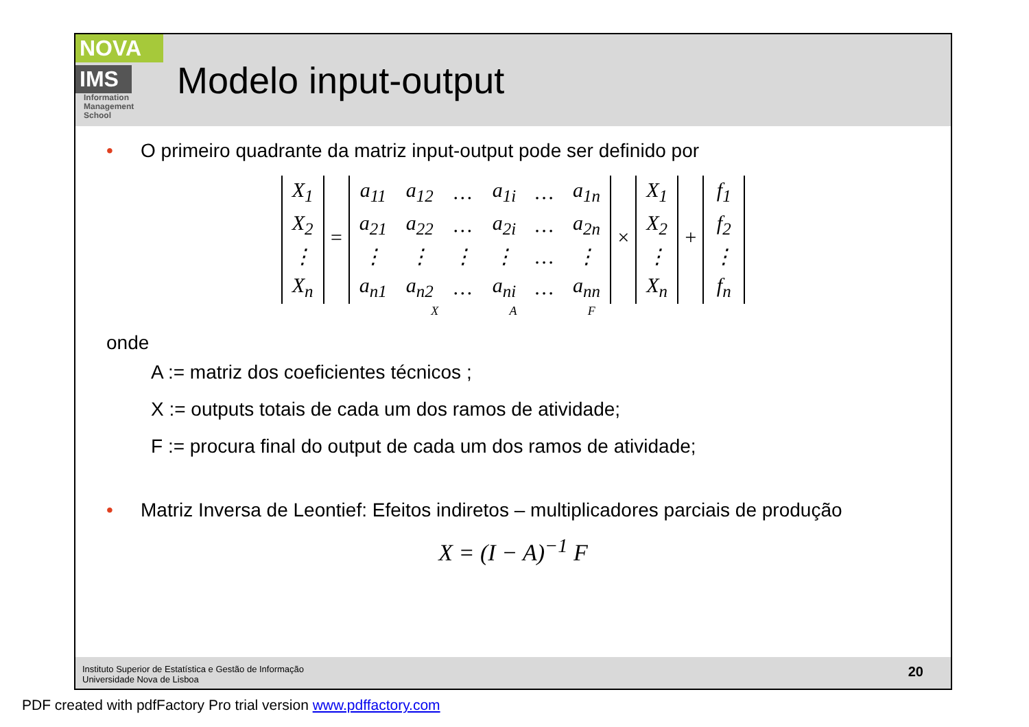NOVA
IMS
Information
Management
School
Modelo input-output
• O primeiro quadrante da matriz input-output pode ser definido por
| X<sub>1</sub> |
| X<sub>2</sub> |
| ⋮ |
| X<sub>n</sub> |
=
| a<sub>11</sub> | a<sub>12</sub> | … | a<sub>1i</sub> | … | a<sub>1n</sub> |
| a<sub>21</sub> | a<sub>22</sub> | … | a<sub>2i</sub> | … | a<sub>2n</sub> |
| ⋮ | ⋮ | ⋮ | ⋮ | … | ⋮ |
| a<sub>n1</sub> | a<sub>n2</sub> | … | a<sub>ni</sub> | … | a<sub>nn</sub> |
×
| X<sub>1</sub> |
| X<sub>2</sub> |
| ⋮ |
| X<sub>n</sub> |
+
| f<sub>1</sub> |
| f<sub>2</sub> |
| ⋮ |
| f<sub>n</sub> |
X A F
onde
A := matriz dos coeficientes técnicos ;
X := outputs totais de cada um dos ramos de atividade;
F := procura final do output de cada um dos ramos de atividade;
• Matriz Inversa de Leontief: Efeitos indiretos – multiplicadores parciais de produção
X = (I − A)<sup>−1</sup> F
Instituto Superior de Estatística e Gestão de Informação
Universidade Nova de Lisboa
20
PDF created with pdfFactory Pro trial version www.pdffactory.com